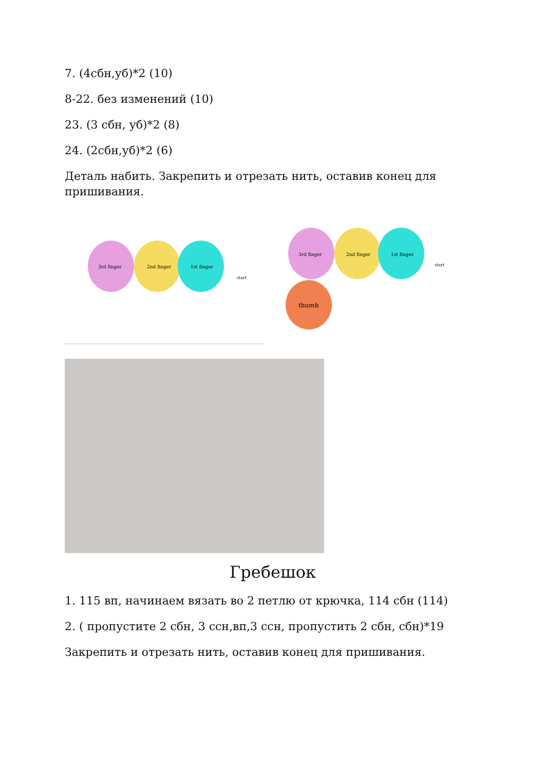7. (4сбн,уб)*2 (10)
8-22. без изменений (10)
23. (3 сбн, уб)*2 (8)
24. (2сбн,уб)*2 (6)
Деталь набить. Закрепить и отрезать нить, оставив конец для пришивания.
3rd finger
2nd finger
1st finger
start
3rd finger
2nd finger
1st finger
thumb
start
Гребешок
1. 115 вп, начинаем вязать во 2 петлю от крючка, 114 сбн (114)
2. ( пропустите 2 сбн, 3 ссн,вп,3 ссн, пропустить 2 сбн, сбн)*19
Закрепить и отрезать нить, оставив конец для пришивания.